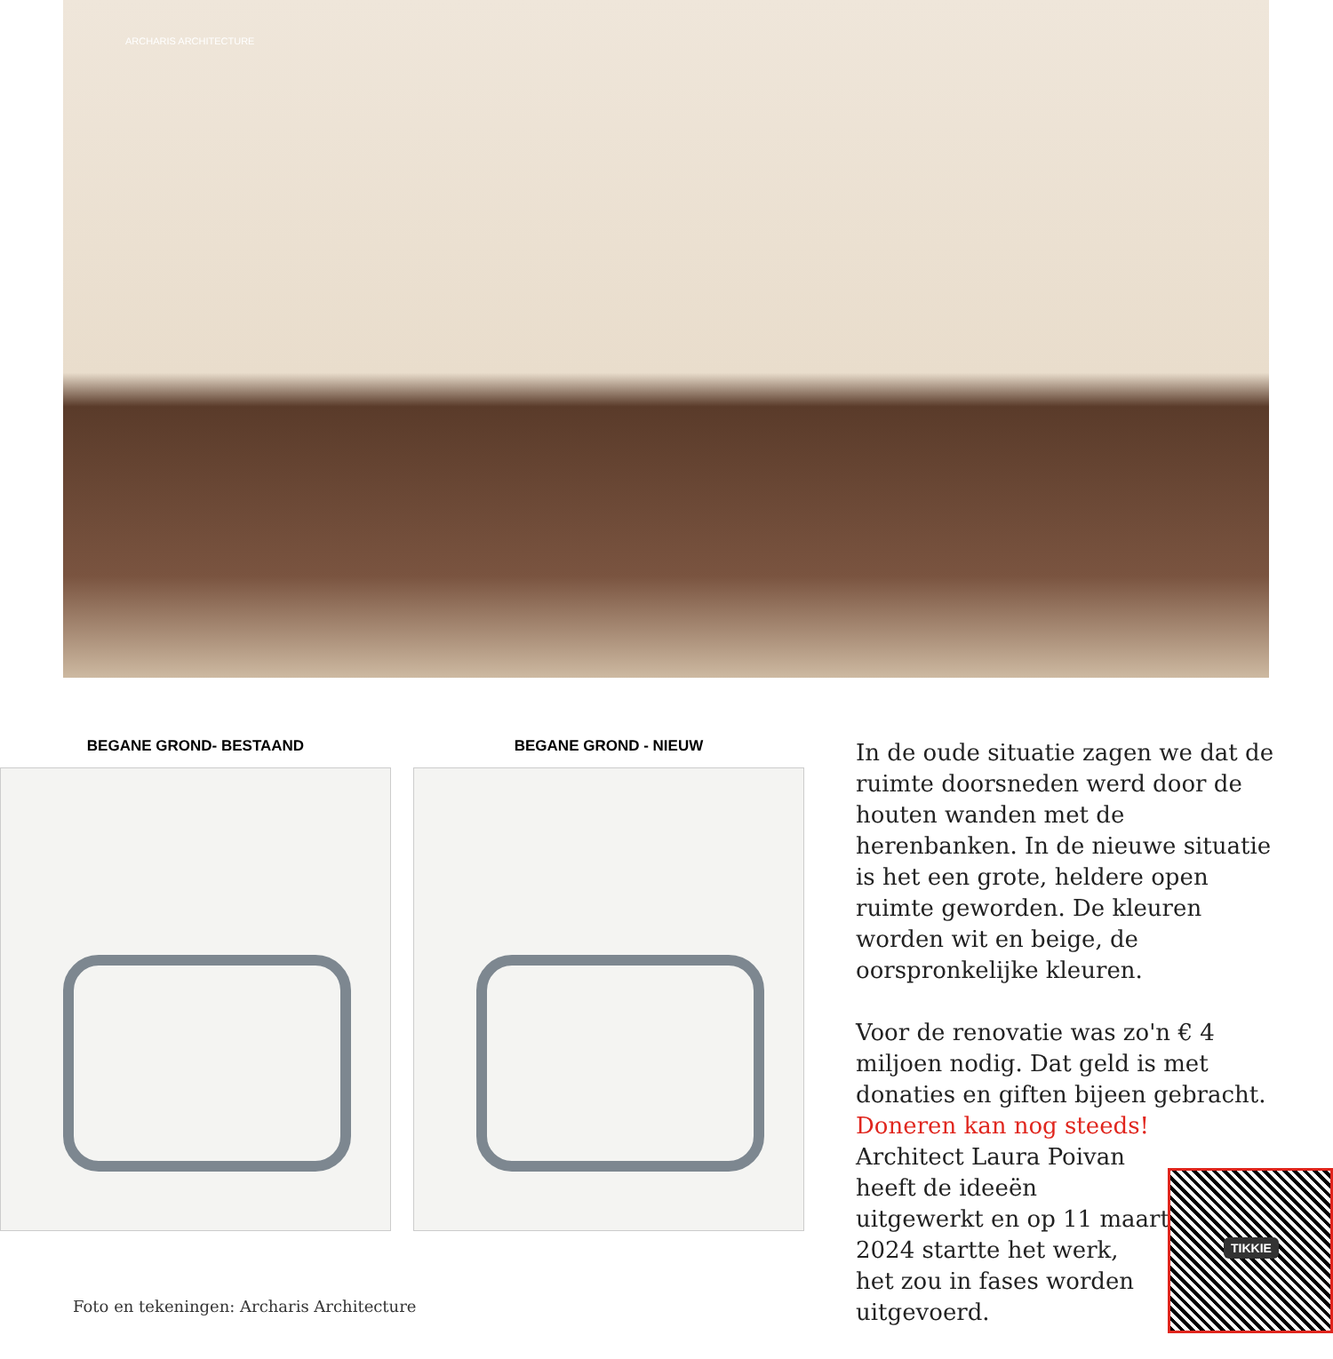ARCHARIS ARCHITECTURE
BEGANE GROND- BESTAAND BEGANE GROND - NIEUW
Foto en tekeningen: Archaris Architecture
In de oude situatie zagen we dat de ruimte doorsneden werd door de houten wanden met de herenbanken. In de nieuwe situatie is het een grote, heldere open ruimte geworden. De kleuren worden wit en beige, de oorspronkelijke kleuren.
Voor de renovatie was zo'n € 4 miljoen nodig. Dat geld is met donaties en giften bijeen gebracht. Doneren kan nog steeds!
Architect Laura Poivan
heeft de ideeën
uitgewerkt en op 11 maart
2024 startte het werk,
het zou in fases worden
uitgevoerd.
TIKKIE